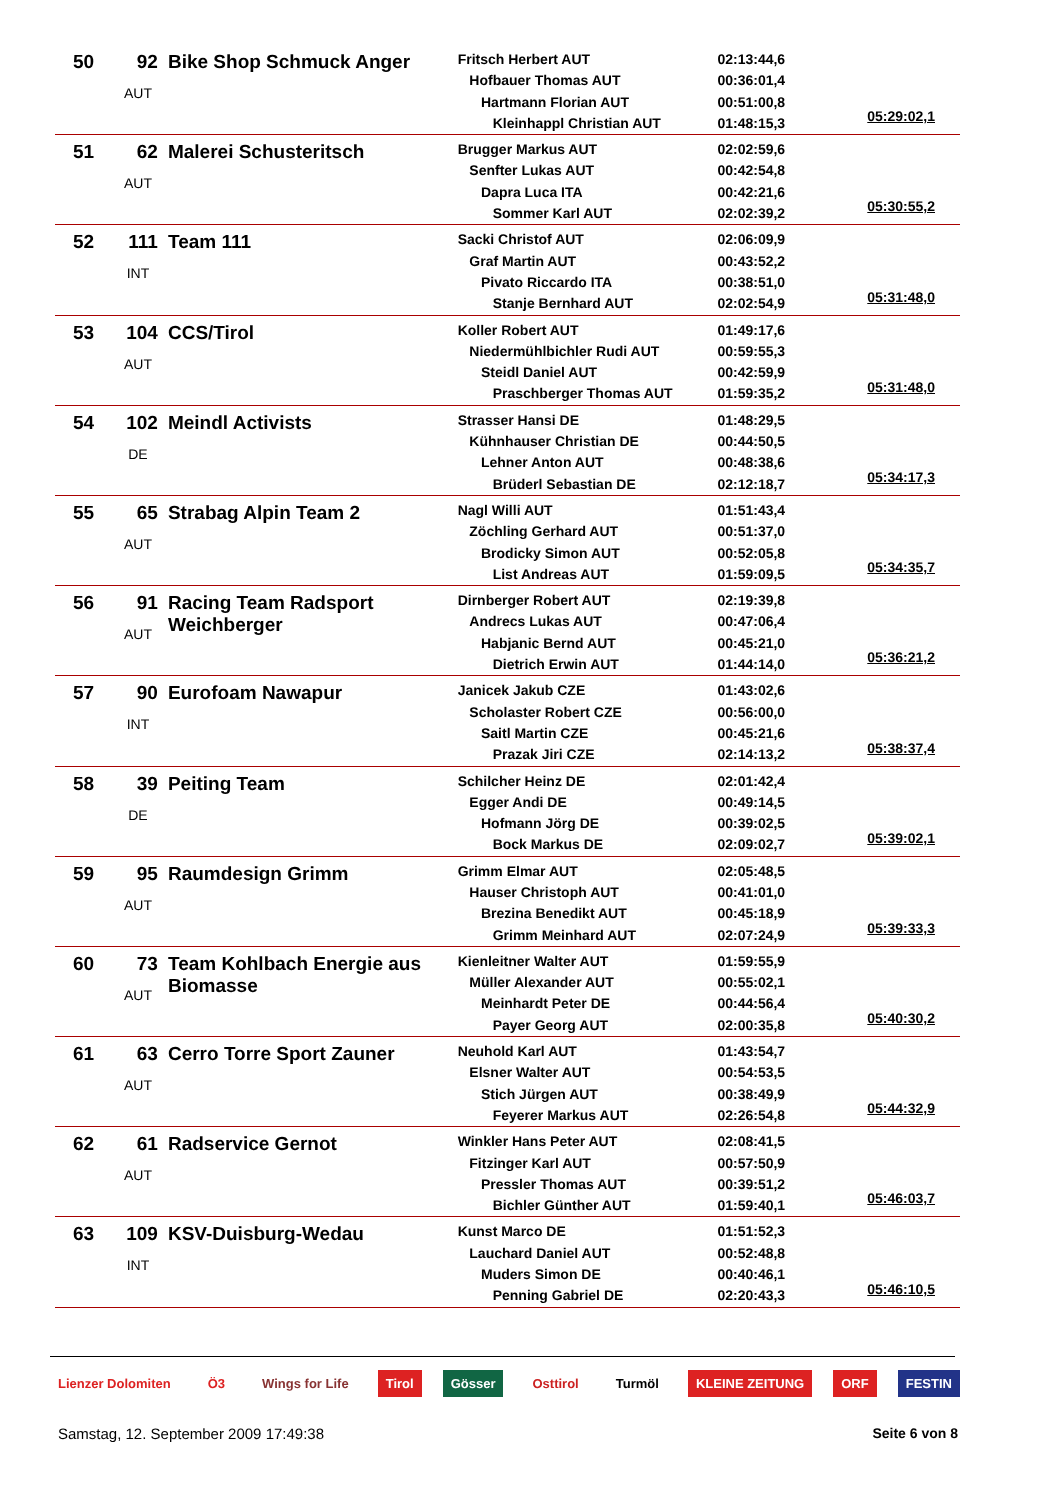| 50 | 92 AUT | Bike Shop Schmuck Anger | Fritsch Herbert AUT Hofbauer Thomas AUT Hartmann Florian AUT Kleinhappl Christian AUT | 02:13:44,6 00:36:01,4 00:51:00,8 01:48:15,3 | 05:29:02,1 |
| 51 | 62 AUT | Malerei Schusteritsch | Brugger Markus AUT Senfter Lukas AUT Dapra Luca ITA Sommer Karl AUT | 02:02:59,6 00:42:54,8 00:42:21,6 02:02:39,2 | 05:30:55,2 |
| 52 | 111 INT | Team 111 | Sacki Christof AUT Graf Martin AUT Pivato Riccardo ITA Stanje Bernhard AUT | 02:06:09,9 00:43:52,2 00:38:51,0 02:02:54,9 | 05:31:48,0 |
| 53 | 104 AUT | CCS/Tirol | Koller Robert AUT Niedermühlbichler Rudi AUT Steidl Daniel AUT Praschberger Thomas AUT | 01:49:17,6 00:59:55,3 00:42:59,9 01:59:35,2 | 05:31:48,0 |
| 54 | 102 DE | Meindl Activists | Strasser Hansi DE Kühnhauser Christian DE Lehner Anton AUT Brüderl Sebastian DE | 01:48:29,5 00:44:50,5 00:48:38,6 02:12:18,7 | 05:34:17,3 |
| 55 | 65 AUT | Strabag Alpin Team 2 | Nagl Willi AUT Zöchling Gerhard AUT Brodicky Simon AUT List Andreas AUT | 01:51:43,4 00:51:37,0 00:52:05,8 01:59:09,5 | 05:34:35,7 |
| 56 | 91 AUT | Racing Team Radsport Weichberger | Dirnberger Robert AUT Andrecs Lukas AUT Habjanic Bernd AUT Dietrich Erwin AUT | 02:19:39,8 00:47:06,4 00:45:21,0 01:44:14,0 | 05:36:21,2 |
| 57 | 90 INT | Eurofoam Nawapur | Janicek Jakub CZE Scholaster Robert CZE Saitl Martin CZE Prazak Jiri CZE | 01:43:02,6 00:56:00,0 00:45:21,6 02:14:13,2 | 05:38:37,4 |
| 58 | 39 DE | Peiting Team | Schilcher Heinz DE Egger Andi DE Hofmann Jörg DE Bock Markus DE | 02:01:42,4 00:49:14,5 00:39:02,5 02:09:02,7 | 05:39:02,1 |
| 59 | 95 AUT | Raumdesign Grimm | Grimm Elmar AUT Hauser Christoph AUT Brezina Benedikt AUT Grimm Meinhard AUT | 02:05:48,5 00:41:01,0 00:45:18,9 02:07:24,9 | 05:39:33,3 |
| 60 | 73 AUT | Team Kohlbach Energie aus Biomasse | Kienleitner Walter AUT Müller Alexander AUT Meinhardt Peter DE Payer Georg AUT | 01:59:55,9 00:55:02,1 00:44:56,4 02:00:35,8 | 05:40:30,2 |
| 61 | 63 AUT | Cerro Torre Sport Zauner | Neuhold Karl AUT Elsner Walter AUT Stich Jürgen AUT Feyerer Markus AUT | 01:43:54,7 00:54:53,5 00:38:49,9 02:26:54,8 | 05:44:32,9 |
| 62 | 61 AUT | Radservice Gernot | Winkler Hans Peter AUT Fitzinger Karl AUT Pressler Thomas AUT Bichler Günther AUT | 02:08:41,5 00:57:50,9 00:39:51,2 01:59:40,1 | 05:46:03,7 |
| 63 | 109 INT | KSV-Duisburg-Wedau | Kunst Marco DE Lauchard Daniel AUT Muders Simon DE Penning Gabriel DE | 01:51:52,3 00:52:48,8 00:40:46,1 02:20:43,3 | 05:46:10,5 |
Lienzer Dolomiten Ö3 Wings for Life Tirol Gösser Osttirol Turmöl KLEINE ZEITUNG ORF FESTIN
Samstag, 12. September 2009 17:49:38 Seite 6 von 8